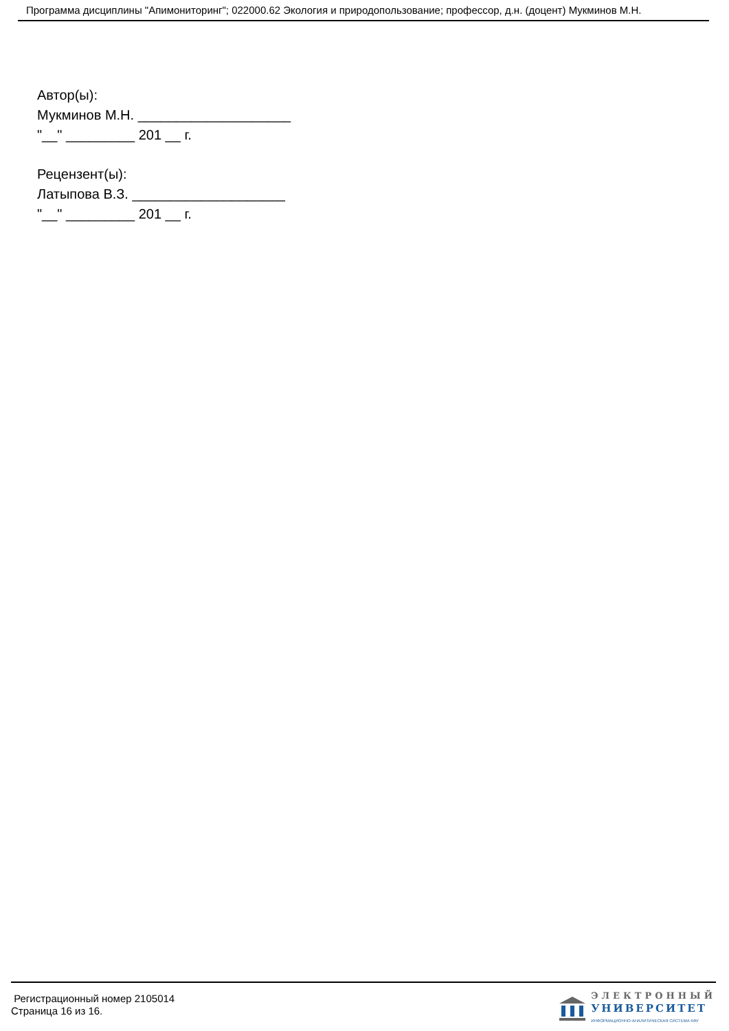Программа дисциплины "Апимониторинг"; 022000.62 Экология и природопользование; профессор, д.н. (доцент) Мукминов М.Н.
Автор(ы):
Мукминов М.Н. ____________________
"__" _________ 201 __ г.
Рецензент(ы):
Латыпова В.З. ____________________
"__" _________ 201 __ г.
Регистрационный номер 2105014
Страница 16 из 16.
ЭЛЕКТРОННЫЙ
УНИВЕРСИТЕТ
ИНФОРМАЦИОННО-АНАЛИТИЧЕСКАЯ СИСТЕМА КФУ